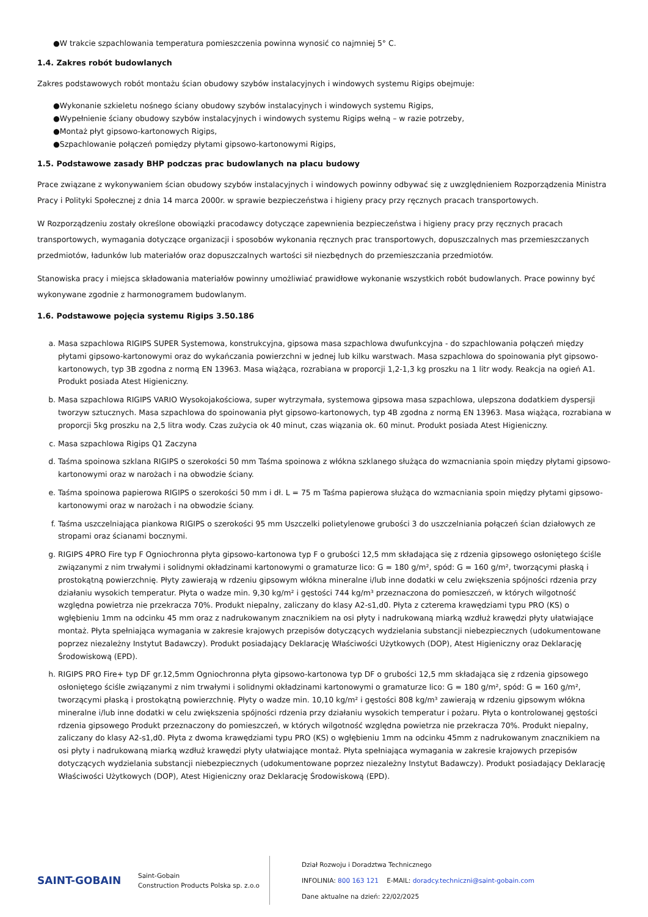●W trakcie szpachlowania temperatura pomieszczenia powinna wynosić co najmniej 5° C.
1.4. Zakres robót budowlanych
Zakres podstawowych robót montażu ścian obudowy szybów instalacyjnych i windowych systemu Rigips obejmuje:
●Wykonanie szkieletu nośnego ściany obudowy szybów instalacyjnych i windowych systemu Rigips,
●Wypełnienie ściany obudowy szybów instalacyjnych i windowych systemu Rigips wełną – w razie potrzeby,
●Montaż płyt gipsowo-kartonowych Rigips,
●Szpachlowanie połączeń pomiędzy płytami gipsowo-kartonowymi Rigips,
1.5. Podstawowe zasady BHP podczas prac budowlanych na placu budowy
Prace związane z wykonywaniem ścian obudowy szybów instalacyjnych i windowych powinny odbywać się z uwzględnieniem Rozporządzenia Ministra Pracy i Polityki Społecznej z dnia 14 marca 2000r. w sprawie bezpieczeństwa i higieny pracy przy ręcznych pracach transportowych.
W Rozporządzeniu zostały określone obowiązki pracodawcy dotyczące zapewnienia bezpieczeństwa i higieny pracy przy ręcznych pracach transportowych, wymagania dotyczące organizacji i sposobów wykonania ręcznych prac transportowych, dopuszczalnych mas przemieszczanych przedmiotów, ładunków lub materiałów oraz dopuszczalnych wartości sił niezbędnych do przemieszczania przedmiotów.
Stanowiska pracy i miejsca składowania materiałów powinny umożliwiać prawidłowe wykonanie wszystkich robót budowlanych. Prace powinny być wykonywane zgodnie z harmonogramem budowlanym.
1.6. Podstawowe pojęcia systemu Rigips 3.50.186
a. Masa szpachlowa RIGIPS SUPER Systemowa, konstrukcyjna, gipsowa masa szpachlowa dwufunkcyjna - do szpachlowania połączeń między płytami gipsowo-kartonowymi oraz do wykańczania powierzchni w jednej lub kilku warstwach. Masa szpachlowa do spoinowania płyt gipsowo-kartonowych, typ 3B zgodna z normą EN 13963. Masa wiążąca, rozrabiana w proporcji 1,2-1,3 kg proszku na 1 litr wody. Reakcja na ogień A1. Produkt posiada Atest Higieniczny.
b. Masa szpachlowa RIGIPS VARIO Wysokojakościowa, super wytrzymała, systemowa gipsowa masa szpachlowa, ulepszona dodatkiem dyspersji tworzyw sztucznych. Masa szpachlowa do spoinowania płyt gipsowo-kartonowych, typ 4B zgodna z normą EN 13963. Masa wiążąca, rozrabiana w proporcji 5kg proszku na 2,5 litra wody. Czas zużycia ok 40 minut, czas wiązania ok. 60 minut. Produkt posiada Atest Higieniczny.
c. Masa szpachlowa Rigips Q1 Zaczyna
d. Taśma spoinowa szklana RIGIPS o szerokości 50 mm Taśma spoinowa z włókna szklanego służąca do wzmacniania spoin między płytami gipsowo-kartonowymi oraz w narożach i na obwodzie ściany.
e. Taśma spoinowa papierowa RIGIPS o szerokości 50 mm i dł. L = 75 m Taśma papierowa służąca do wzmacniania spoin między płytami gipsowo-kartonowymi oraz w narożach i na obwodzie ściany.
f. Taśma uszczelniająca piankowa RIGIPS o szerokości 95 mm Uszczelki polietylenowe grubości 3 do uszczelniania połączeń ścian działowych ze stropami oraz ścianami bocznymi.
g. RIGIPS 4PRO Fire typ F Ogniochronna płyta gipsowo-kartonowa typ F o grubości 12,5 mm składająca się z rdzenia gipsowego osłoniętego ściśle związanymi z nim trwałymi i solidnymi okładzinami kartonowymi o gramaturze lico: G = 180 g/m², spód: G = 160 g/m², tworzącymi płaską i prostokątną powierzchnię. Płyty zawierają w rdzeniu gipsowym włókna mineralne i/lub inne dodatki w celu zwiększenia spójności rdzenia przy działaniu wysokich temperatur. Płyta o wadze min. 9,30 kg/m² i gęstości 744 kg/m³ przeznaczona do pomieszczeń, w których wilgotność względna powietrza nie przekracza 70%. Produkt niepalny, zaliczany do klasy A2-s1,d0. Płyta z czterema krawędziami typu PRO (KS) o wgłębieniu 1mm na odcinku 45 mm oraz z nadrukowanym znacznikiem na osi płyty i nadrukowaną miarką wzdłuż krawędzi płyty ułatwiające montaż. Płyta spełniająca wymagania w zakresie krajowych przepisów dotyczących wydzielania substancji niebezpiecznych (udokumentowane poprzez niezależny Instytut Badawczy). Produkt posiadający Deklarację Właściwości Użytkowych (DOP), Atest Higieniczny oraz Deklarację Środowiskową (EPD).
h. RIGIPS PRO Fire+ typ DF gr.12,5mm Ogniochronna płyta gipsowo-kartonowa typ DF o grubości 12,5 mm składająca się z rdzenia gipsowego osłoniętego ściśle związanymi z nim trwałymi i solidnymi okładzinami kartonowymi o gramaturze lico: G = 180 g/m², spód: G = 160 g/m², tworzącymi płaską i prostokątną powierzchnię. Płyty o wadze min. 10,10 kg/m² i gęstości 808 kg/m³ zawierają w rdzeniu gipsowym włókna mineralne i/lub inne dodatki w celu zwiększenia spójności rdzenia przy działaniu wysokich temperatur i pożaru. Płyta o kontrolowanej gęstości rdzenia gipsowego Produkt przeznaczony do pomieszczeń, w których wilgotność względna powietrza nie przekracza 70%. Produkt niepalny, zaliczany do klasy A2-s1,d0. Płyta z dwoma krawędziami typu PRO (KS) o wgłębieniu 1mm na odcinku 45mm z nadrukowanym znacznikiem na osi płyty i nadrukowaną miarką wzdłuż krawędzi płyty ułatwiające montaż. Płyta spełniająca wymagania w zakresie krajowych przepisów dotyczących wydzielania substancji niebezpiecznych (udokumentowane poprzez niezależny Instytut Badawczy). Produkt posiadający Deklarację Właściwości Użytkowych (DOP), Atest Higieniczny oraz Deklarację Środowiskową (EPD).
SAINT-GOBAIN
Saint-Gobain
Construction Products Polska sp. z.o.o
Dział Rozwoju i Doradztwa Technicznego
INFOLINIA: 800 163 121 E-MAIL: doradcy.techniczni@saint-gobain.com
Dane aktualne na dzień: 22/02/2025